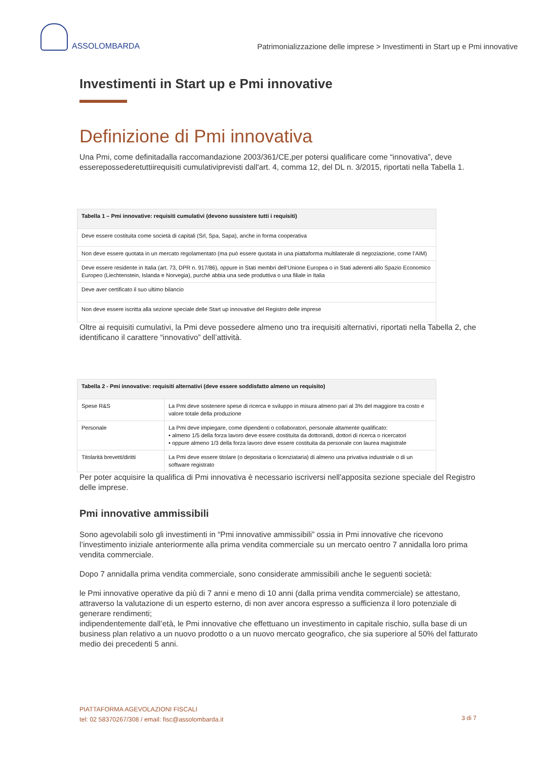ASSOLOMBARDA
Patrimonializzazione delle imprese > Investimenti in Start up e Pmi innovative
Investimenti in Start up e Pmi innovative
Definizione di Pmi innovativa
Una Pmi, come definitadalla raccomandazione 2003/361/CE,per potersi qualificare come “innovativa”, deve esserepossederetuttiirequisiti cumulativiprevisti dall'art. 4, comma 12, del DL n. 3/2015, riportati nella Tabella 1.
| Tabella 1 – Pmi innovative: requisiti cumulativi (devono sussistere tutti i requisiti) |
| Deve essere costituita come società di capitali (Srl, Spa, Sapa), anche in forma cooperativa |
| Non deve essere quotata in un mercato regolamentato (ma può essere quotata in una piattaforma multilaterale di negoziazione, come l’AIM) |
| Deve essere residente in Italia (art. 73, DPR n. 917/86), oppure in Stati membri dell’Unione Europea o in Stati aderenti allo Spazio Economico Europeo (Liechtenstein, Islanda e Norvegia), purché abbia una sede produttiva o una filiale in Italia |
| Deve aver certificato il suo ultimo bilancio |
| Non deve essere iscritta alla sezione speciale delle Start up innovative del Registro delle imprese |
Oltre ai requisiti cumulativi, la Pmi deve possedere almeno uno tra irequisiti alternativi, riportati nella Tabella 2, che identificano il carattere “innovativo” dell’attività.
| Tabella 2 - Pmi innovative: requisiti alternativi (deve essere soddisfatto almeno un requisito) | |
| Spese R&S | La Pmi deve sostenere spese di ricerca e sviluppo in misura almeno pari al 3% del maggiore tra costo e valore totale della produzione |
| Personale | La Pmi deve impiegare, come dipendenti o collaboratori, personale altamente qualificato: • almeno 1/5 della forza lavoro deve essere costituita da dottorandi, dottori di ricerca o ricercatori • oppure almeno 1/3 della forza lavoro deve essere costituita da personale con laurea magistrale |
| Titolarità brevetti/diritti | La Pmi deve essere titolare (o depositaria o licenziataria) di almeno una privativa industriale o di un software registrato |
Per poter acquisire la qualifica di Pmi innovativa è necessario iscriversi nell'apposita sezione speciale del Registro delle imprese.
Pmi innovative ammissibili
Sono agevolabili solo gli investimenti in “Pmi innovative ammissibili” ossia in Pmi innovative che ricevono l’investimento iniziale anteriormente alla prima vendita commerciale su un mercato oentro 7 annidalla loro prima vendita commerciale.
Dopo 7 annidalla prima vendita commerciale, sono considerate ammissibili anche le seguenti società:
le Pmi innovative operative da più di 7 anni e meno di 10 anni (dalla prima vendita commerciale) se attestano, attraverso la valutazione di un esperto esterno, di non aver ancora espresso a sufficienza il loro potenziale di generare rendimenti;
indipendentemente dall’età, le Pmi innovative che effettuano un investimento in capitale rischio, sulla base di un business plan relativo a un nuovo prodotto o a un nuovo mercato geografico, che sia superiore al 50% del fatturato medio dei precedenti 5 anni.
PIATTAFORMA AGEVOLAZIONI FISCALI
tel: 02 58370267/308 / email: fisc@assolombarda.it
3 di 7